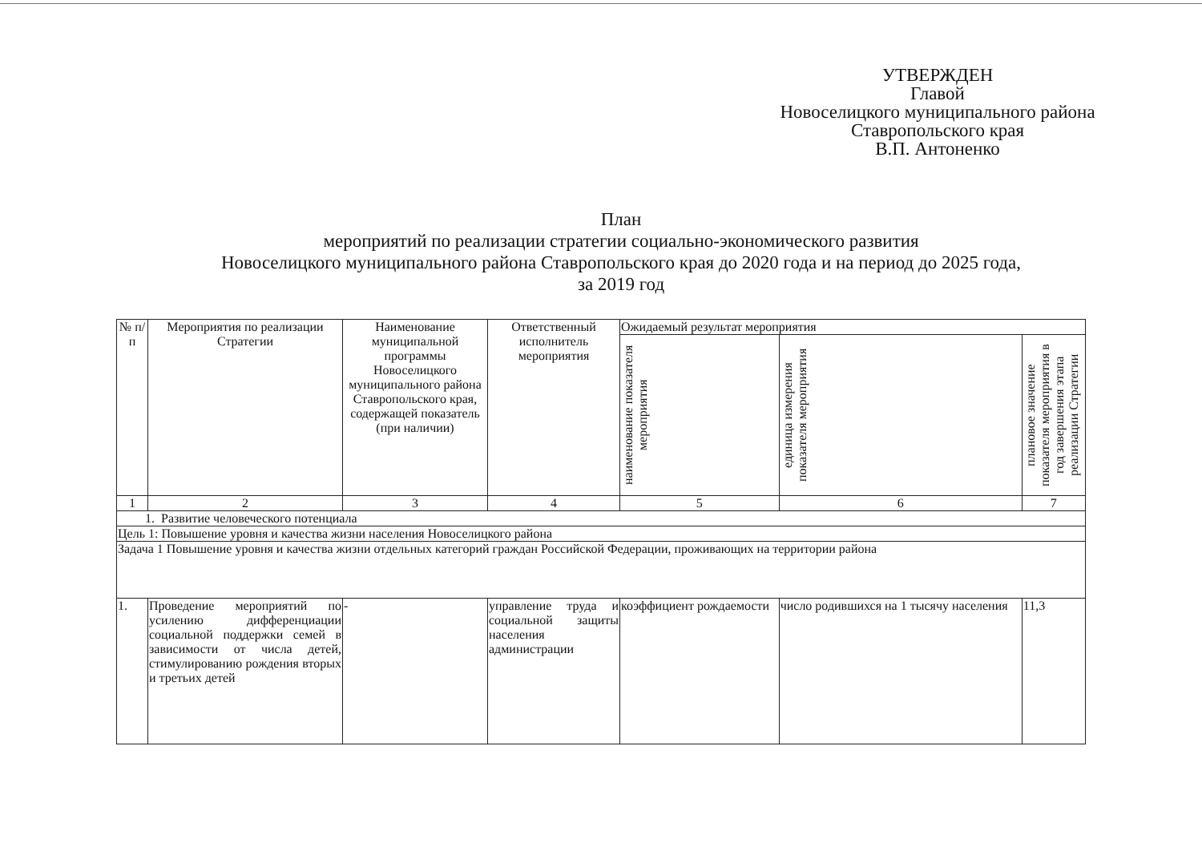УТВЕРЖДЕН
Главой
Новоселицкого муниципального района
Ставропольского края
В.П. Антоненко
План
мероприятий по реализации стратегии социально-экономического развития
Новоселицкого муниципального района Ставропольского края до 2020 года и на период до 2025 года,
за 2019 год
| № п/п | Мероприятия по реализации Стратегии | Наименование муниципальной программы Новоселицкого муниципального района Ставропольского края, содержащей показатель (при наличии) | Ответственный исполнитель мероприятия | Ожидаемый результат мероприятия | | |
| --- | --- | --- | --- | --- | --- | --- |
| | | | | наименование показателя мероприятия | единица измерения показателя мероприятия | плановое значение показателя мероприятия в год завершения этапа реализации Стратегии |
| 1 | 2 | 3 | 4 | 5 | 6 | 7 |
| 1. Развитие человеческого потенциала | | | | | | |
| Цель 1: Повышение уровня и качества жизни населения Новоселицкого района | | | | | | |
| Задача 1 Повышение уровня и качества жизни отдельных категорий граждан Российской Федерации, проживающих на территории района | | | | | | |
| 1. | Проведение мероприятий по усилению дифференциации социальной поддержки семей в зависимости от числа детей, стимулированию рождения вторых и третьих детей | - | управление труда и социальной защиты населения администрации | коэффициент рождаемости | число родившихся на 1 тысячу населения | 11,3 |